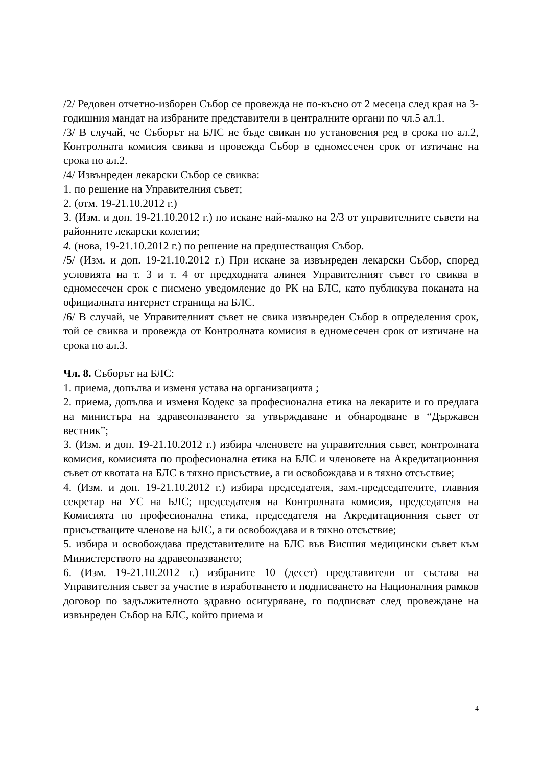/2/ Редовен отчетно-изборен Събор се провежда не по-късно от 2 месеца след края на 3-годишния мандат на избраните представители в централните органи по чл.5 ал.1.
/3/ В случай, че Съборът на БЛС не бъде свикан по установения ред в срока по ал.2, Контролната комисия свиква и провежда Събор в едномесечен срок от изтичане на срока по ал.2.
/4/ Извънреден лекарски Събор се свиква:
1. по решение на Управителния съвет;
2. (отм. 19-21.10.2012 г.)
3. (Изм. и доп. 19-21.10.2012 г.) по искане най-малко на 2/3 от управителните съвети на районните лекарски колегии;
4. (нова, 19-21.10.2012 г.) по решение на предшестващия Събор.
/5/ (Изм. и доп. 19-21.10.2012 г.) При искане за извънреден лекарски Събор, според условията на т. 3 и т. 4 от предходната алинея Управителният съвет го свиква в едномесечен срок с писмено уведомление до РК на БЛС, като публикува поканата на официалната интернет страница на БЛС.
/6/ В случай, че Управителният съвет не свика извънреден Събор в определения срок, той се свиква и провежда от Контролната комисия в едномесечен срок от изтичане на срока по ал.3.
Чл. 8. Съборът на БЛС:
1. приема, допълва и изменя устава на организацията ;
2. приема, допълва и изменя Кодекс за професионална етика на лекарите и го предлага на министъра на здравеопазването за утвърждаване и обнародване в “Държавен вестник”;
3. (Изм. и доп. 19-21.10.2012 г.) избира членовете на управителния съвет, контролната комисия, комисията по професионална етика на БЛС и членовете на Акредитационния съвет от квотата на БЛС в тяхно присъствие, а ги освобождава и в тяхно отсъствие;
4. (Изм. и доп. 19-21.10.2012 г.) избира председателя, зам.-председателите, главния секретар на УС на БЛС; председателя на Контролната комисия, председателя на Комисията по професионална етика, председателя на Акредитационния съвет от присъстващите членове на БЛС, а ги освобождава и в тяхно отсъствие;
5. избира и освобождава представителите на БЛС във Висшия медицински съвет към Министерството на здравеопазването;
6. (Изм. 19-21.10.2012 г.) избраните 10 (десет) представители от състава на Управителния съвет за участие в изработването и подписването на Националния рамков договор по задължителното здравно осигуряване, го подписват след провеждане на извънреден Събор на БЛС, който приема и
4